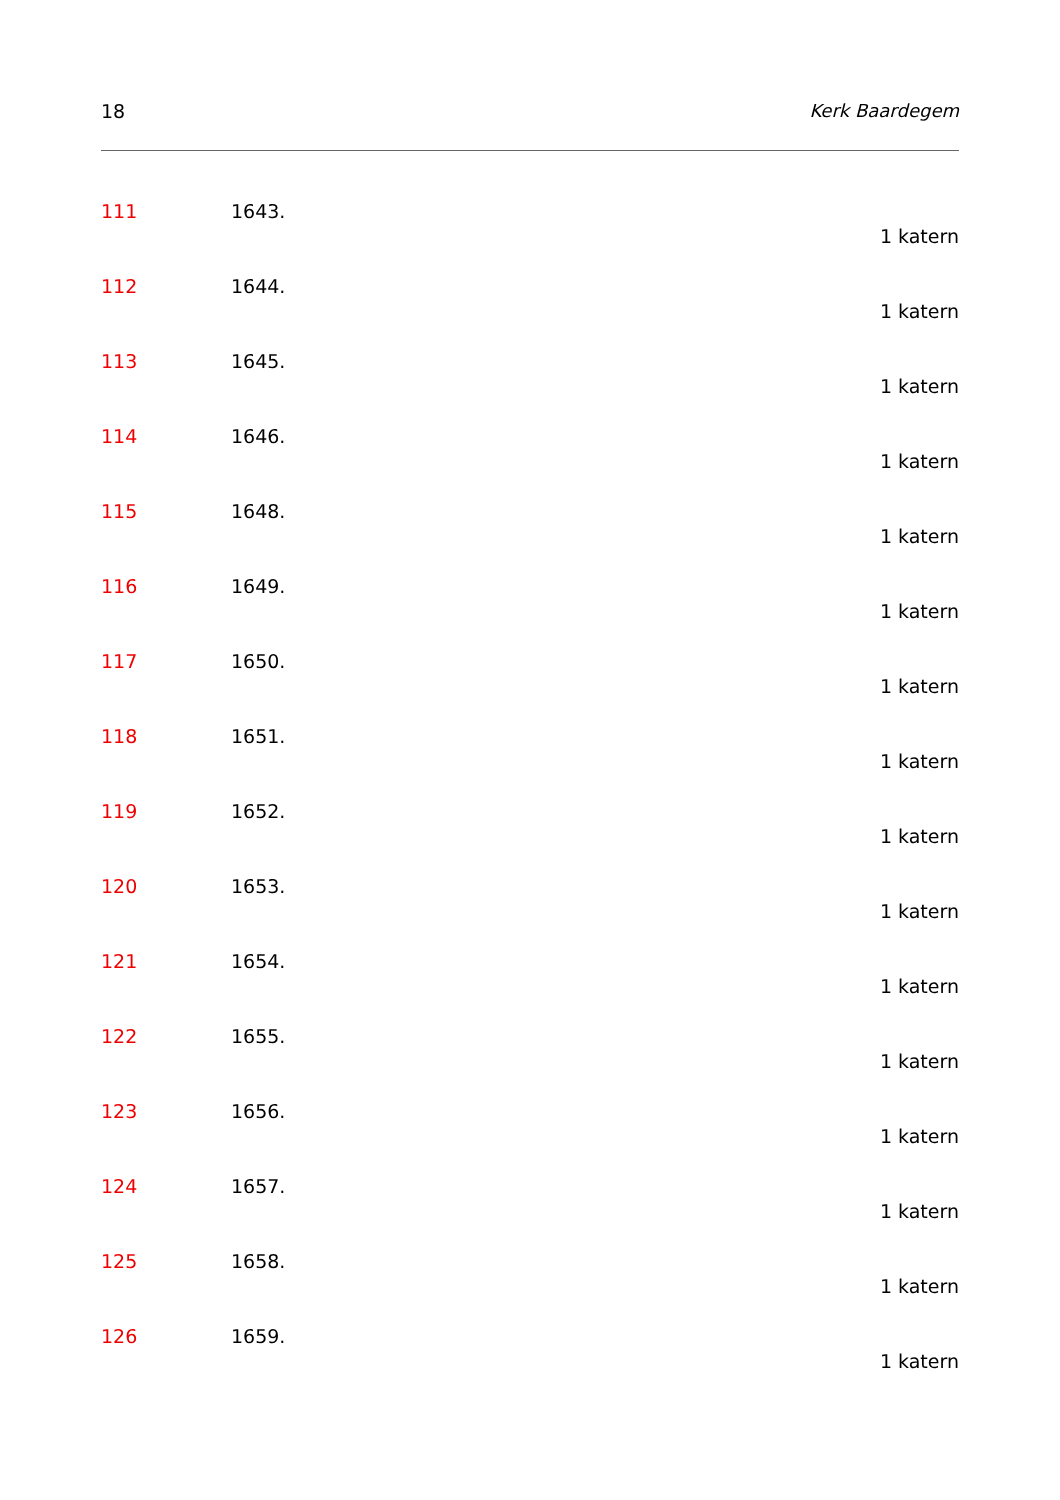18 Kerk Baardegem
111 1643.
1 katern
112 1644.
1 katern
113 1645.
1 katern
114 1646.
1 katern
115 1648.
1 katern
116 1649.
1 katern
117 1650.
1 katern
118 1651.
1 katern
119 1652.
1 katern
120 1653.
1 katern
121 1654.
1 katern
122 1655.
1 katern
123 1656.
1 katern
124 1657.
1 katern
125 1658.
1 katern
126 1659.
1 katern